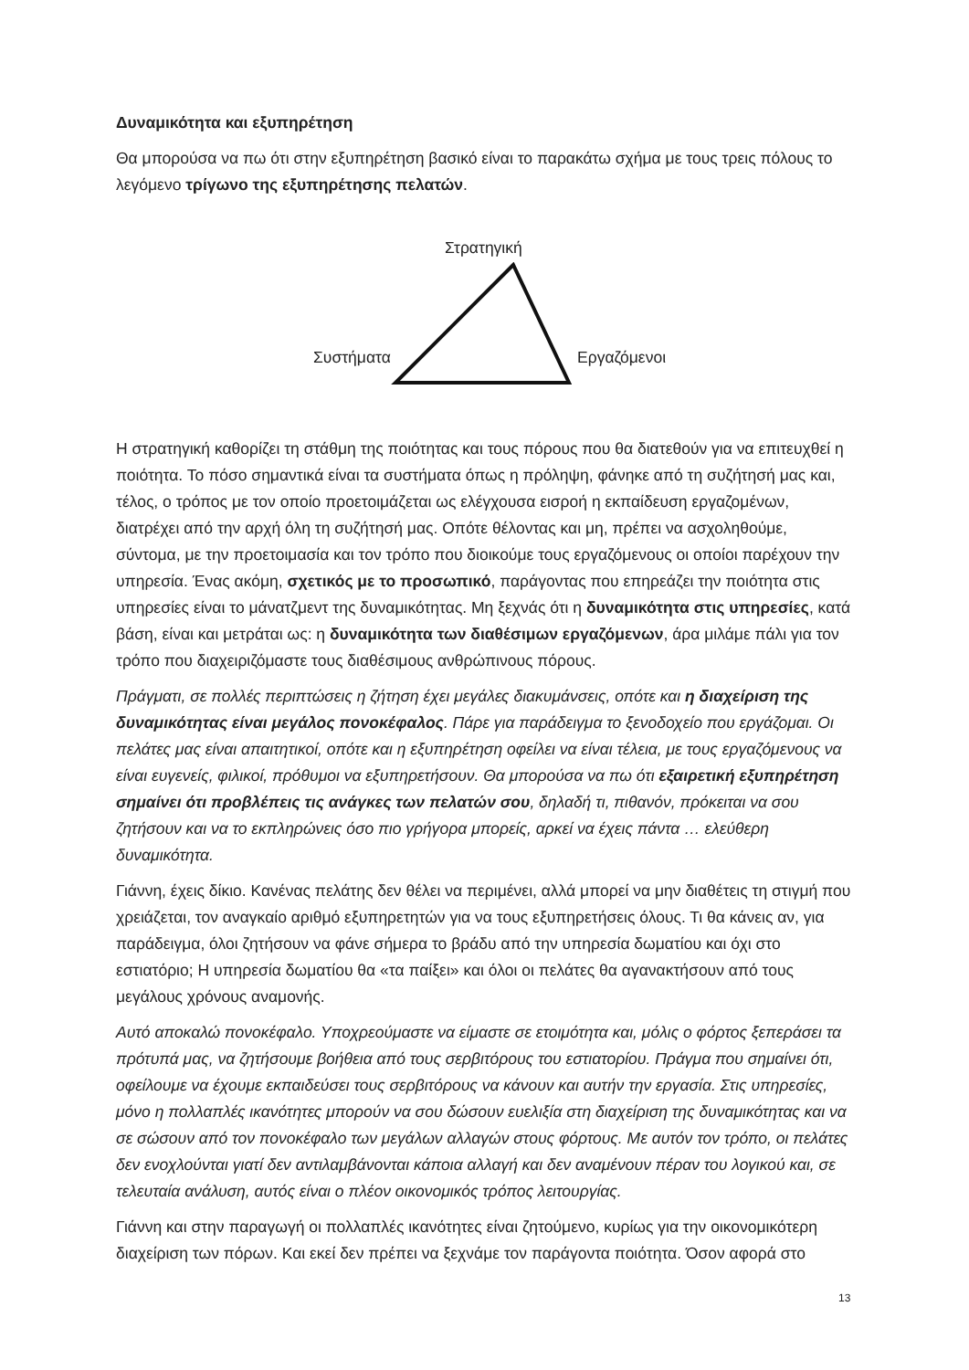Δυναμικότητα και εξυπηρέτηση
Θα μπορούσα να πω ότι στην εξυπηρέτηση βασικό είναι το παρακάτω σχήμα με τους τρεις πόλους το λεγόμενο τρίγωνο της εξυπηρέτησης πελατών.
Στρατηγική
Συστήματα Εργαζόμενοι
Η στρατηγική καθορίζει τη στάθμη της ποιότητας και τους πόρους που θα διατεθούν για να επιτευχθεί η ποιότητα. Το πόσο σημαντικά είναι τα συστήματα όπως η πρόληψη, φάνηκε από τη συζήτησή μας και, τέλος, ο τρόπος με τον οποίο προετοιμάζεται ως ελέγχουσα εισροή η εκπαίδευση εργαζομένων, διατρέχει από την αρχή όλη τη συζήτησή μας. Οπότε θέλοντας και μη, πρέπει να ασχοληθούμε, σύντομα, με την προετοιμασία και τον τρόπο που διοικούμε τους εργαζόμενους οι οποίοι παρέχουν την υπηρεσία. Ένας ακόμη, σχετικός με το προσωπικό, παράγοντας που επηρεάζει την ποιότητα στις υπηρεσίες είναι το μάνατζμεντ της δυναμικότητας. Μη ξεχνάς ότι η δυναμικότητα στις υπηρεσίες, κατά βάση, είναι και μετράται ως: η δυναμικότητα των διαθέσιμων εργαζόμενων, άρα μιλάμε πάλι για τον τρόπο που διαχειριζόμαστε τους διαθέσιμους ανθρώπινους πόρους.
Πράγματι, σε πολλές περιπτώσεις η ζήτηση έχει μεγάλες διακυμάνσεις, οπότε και η διαχείριση της δυναμικότητας είναι μεγάλος πονοκέφαλος. Πάρε για παράδειγμα το ξενοδοχείο που εργάζομαι. Οι πελάτες μας είναι απαιτητικοί, οπότε και η εξυπηρέτηση οφείλει να είναι τέλεια, με τους εργαζόμενους να είναι ευγενείς, φιλικοί, πρόθυμοι να εξυπηρετήσουν. Θα μπορούσα να πω ότι εξαιρετική εξυπηρέτηση σημαίνει ότι προβλέπεις τις ανάγκες των πελατών σου, δηλαδή τι, πιθανόν, πρόκειται να σου ζητήσουν και να το εκπληρώνεις όσο πιο γρήγορα μπορείς, αρκεί να έχεις πάντα … ελεύθερη δυναμικότητα.
Γιάννη, έχεις δίκιο. Κανένας πελάτης δεν θέλει να περιμένει, αλλά μπορεί να μην διαθέτεις τη στιγμή που χρειάζεται, τον αναγκαίο αριθμό εξυπηρετητών για να τους εξυπηρετήσεις όλους. Τι θα κάνεις αν, για παράδειγμα, όλοι ζητήσουν να φάνε σήμερα το βράδυ από την υπηρεσία δωματίου και όχι στο εστιατόριο; Η υπηρεσία δωματίου θα «τα παίξει» και όλοι οι πελάτες θα αγανακτήσουν από τους μεγάλους χρόνους αναμονής.
Αυτό αποκαλώ πονοκέφαλο. Υποχρεούμαστε να είμαστε σε ετοιμότητα και, μόλις ο φόρτος ξεπεράσει τα πρότυπά μας, να ζητήσουμε βοήθεια από τους σερβιτόρους του εστιατορίου. Πράγμα που σημαίνει ότι, οφείλουμε να έχουμε εκπαιδεύσει τους σερβιτόρους να κάνουν και αυτήν την εργασία. Στις υπηρεσίες, μόνο η πολλαπλές ικανότητες μπορούν να σου δώσουν ευελιξία στη διαχείριση της δυναμικότητας και να σε σώσουν από τον πονοκέφαλο των μεγάλων αλλαγών στους φόρτους. Με αυτόν τον τρόπο, οι πελάτες δεν ενοχλούνται γιατί δεν αντιλαμβάνονται κάποια αλλαγή και δεν αναμένουν πέραν του λογικού και, σε τελευταία ανάλυση, αυτός είναι ο πλέον οικονομικός τρόπος λειτουργίας.
Γιάννη και στην παραγωγή οι πολλαπλές ικανότητες είναι ζητούμενο, κυρίως για την οικονομικότερη διαχείριση των πόρων. Και εκεί δεν πρέπει να ξεχνάμε τον παράγοντα ποιότητα. Όσον αφορά στο
13